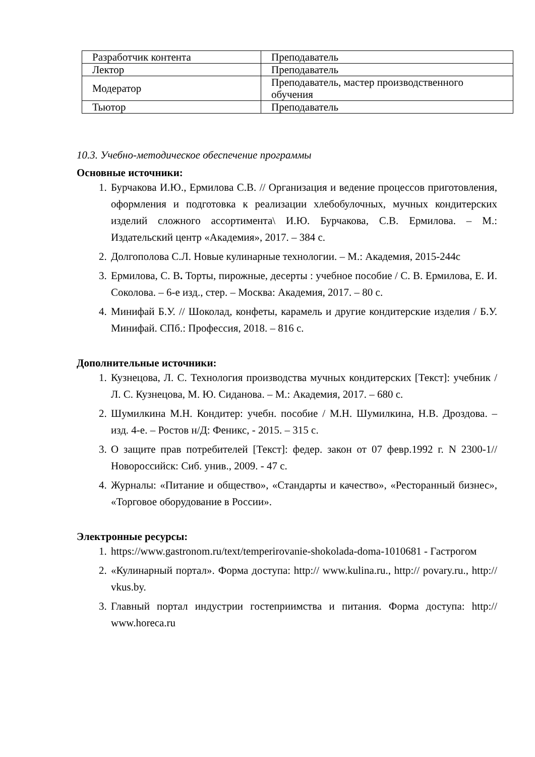| Разработчик контента | Преподаватель |
| Лектор | Преподаватель |
| Модератор | Преподаватель, мастер производственного обучения |
| Тьютор | Преподаватель |
10.3. Учебно-методическое обеспечение программы
Основные источники:
1. Бурчакова И.Ю., Ермилова С.В. // Организация и ведение процессов приготовления, оформления и подготовка к реализации хлебобулочных, мучных кондитерских изделий сложного ассортимента\ И.Ю. Бурчакова, С.В. Ермилова. – М.: Издательский центр «Академия», 2017. – 384 с.
2. Долгополова С.Л. Новые кулинарные технологии. – М.: Академия, 2015-244с
3. Ермилова, С. В. Торты, пирожные, десерты : учебное пособие / С. В. Ермилова, Е. И. Соколова. – 6-е изд., стер. – Москва: Академия, 2017. – 80 с.
4. Минифай Б.У. // Шоколад, конфеты, карамель и другие кондитерские изделия / Б.У. Минифай. СПб.: Профессия, 2018. – 816 с.
Дополнительные источники:
1. Кузнецова, Л. С. Технология производства мучных кондитерских [Текст]: учебник / Л. С. Кузнецова, М. Ю. Сиданова. – М.: Академия, 2017. – 680 с.
2. Шумилкина М.Н. Кондитер: учебн. пособие / М.Н. Шумилкина, Н.В. Дроздова. – изд. 4-е. – Ростов н/Д: Феникс, - 2015. – 315 с.
3. О защите прав потребителей [Текст]: федер. закон от 07 февр.1992 г. N 2300-1// Новороссийск: Сиб. унив., 2009. - 47 с.
4. Журналы: «Питание и общество», «Стандарты и качество», «Ресторанный бизнес», «Торговое оборудование в России».
Электронные ресурсы:
1. https://www.gastronom.ru/text/temperirovanie-shokolada-doma-1010681 - Гастрогом
2. «Кулинарный портал». Форма доступа: http:// www.kulina.ru., http:// povary.ru., http:// vkus.by.
3. Главный портал индустрии гостеприимства и питания. Форма доступа: http:// www.horeca.ru